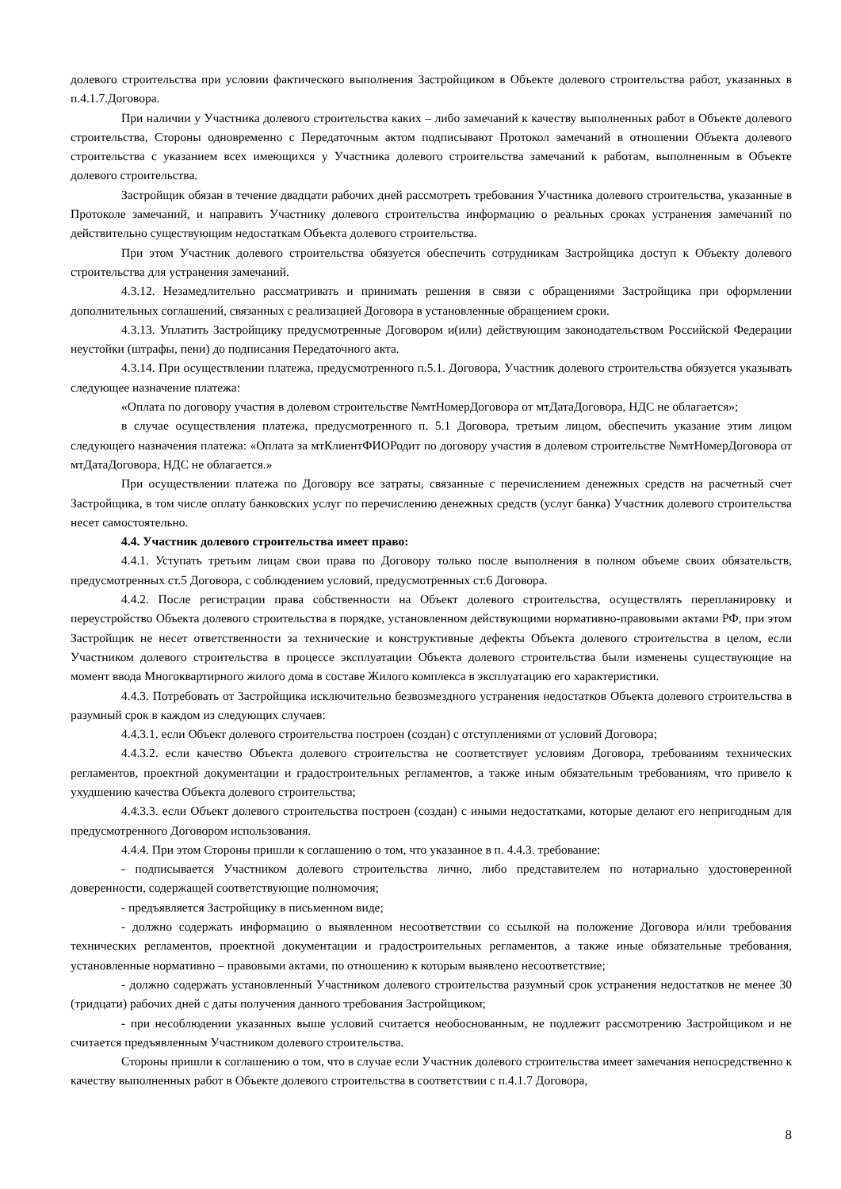долевого строительства при условии фактического выполнения Застройщиком в Объекте долевого строительства работ, указанных в п.4.1.7.Договора.
При наличии у Участника долевого строительства каких – либо замечаний к качеству выполненных работ в Объекте долевого строительства, Стороны одновременно с Передаточным актом подписывают Протокол замечаний в отношении Объекта долевого строительства с указанием всех имеющихся у Участника долевого строительства замечаний к работам, выполненным в Объекте долевого строительства.
Застройщик обязан в течение двадцати рабочих дней рассмотреть требования Участника долевого строительства, указанные в Протоколе замечаний, и направить Участнику долевого строительства информацию о реальных сроках устранения замечаний по действительно существующим недостаткам Объекта долевого строительства.
При этом Участник долевого строительства обязуется обеспечить сотрудникам Застройщика доступ к Объекту долевого строительства для устранения замечаний.
4.3.12. Незамедлительно рассматривать и принимать решения в связи с обращениями Застройщика при оформлении дополнительных соглашений, связанных с реализацией Договора в установленные обращением сроки.
4.3.13. Уплатить Застройщику предусмотренные Договором и(или) действующим законодательством Российской Федерации неустойки (штрафы, пени) до подписания Передаточного акта.
4.3.14. При осуществлении платежа, предусмотренного п.5.1. Договора, Участник долевого строительства обязуется указывать следующее назначение платежа:
«Оплата по договору участия в долевом строительстве №мтНомерДоговора от мтДатаДоговора, НДС не облагается»;
в случае осуществления платежа, предусмотренного п. 5.1 Договора, третьим лицом, обеспечить указание этим лицом следующего назначения платежа: «Оплата за мтКлиентФИОРодит по договору участия в долевом строительстве №мтНомерДоговора от мтДатаДоговора, НДС не облагается.»
При осуществлении платежа по Договору все затраты, связанные с перечислением денежных средств на расчетный счет Застройщика, в том числе оплату банковских услуг по перечислению денежных средств (услуг банка) Участник долевого строительства несет самостоятельно.
4.4. Участник долевого строительства имеет право:
4.4.1. Уступать третьим лицам свои права по Договору только после выполнения в полном объеме своих обязательств, предусмотренных ст.5 Договора, с соблюдением условий, предусмотренных ст.6 Договора.
4.4.2. После регистрации права собственности на Объект долевого строительства, осуществлять перепланировку и переустройство Объекта долевого строительства в порядке, установленном действующими нормативно-правовыми актами РФ, при этом Застройщик не несет ответственности за технические и конструктивные дефекты Объекта долевого строительства в целом, если Участником долевого строительства в процессе эксплуатации Объекта долевого строительства были изменены существующие на момент ввода Многоквартирного жилого дома в составе Жилого комплекса в эксплуатацию его характеристики.
4.4.3. Потребовать от Застройщика исключительно безвозмездного устранения недостатков Объекта долевого строительства в разумный срок в каждом из следующих случаев:
4.4.3.1. если Объект долевого строительства построен (создан) с отступлениями от условий Договора;
4.4.3.2. если качество Объекта долевого строительства не соответствует условиям Договора, требованиям технических регламентов, проектной документации и градостроительных регламентов, а также иным обязательным требованиям, что привело к ухудшению качества Объекта долевого строительства;
4.4.3.3. если Объект долевого строительства построен (создан) с иными недостатками, которые делают его непригодным для предусмотренного Договором использования.
4.4.4. При этом Стороны пришли к соглашению о том, что указанное в п. 4.4.3. требование:
- подписывается Участником долевого строительства лично, либо представителем по нотариально удостоверенной доверенности, содержащей соответствующие полномочия;
- предъявляется Застройщику в письменном виде;
- должно содержать информацию о выявленном несоответствии со ссылкой на положение Договора и/или требования технических регламентов, проектной документации и градостроительных регламентов, а также иные обязательные требования, установленные нормативно – правовыми актами, по отношению к которым выявлено несоответствие;
- должно содержать установленный Участником долевого строительства разумный срок устранения недостатков не менее 30 (тридцати) рабочих дней с даты получения данного требования Застройщиком;
- при несоблюдении указанных выше условий считается необоснованным, не подлежит рассмотрению Застройщиком и не считается предъявленным Участником долевого строительства.
Стороны пришли к соглашению о том, что в случае если Участник долевого строительства имеет замечания непосредственно к качеству выполненных работ в Объекте долевого строительства в соответствии с п.4.1.7 Договора,
8